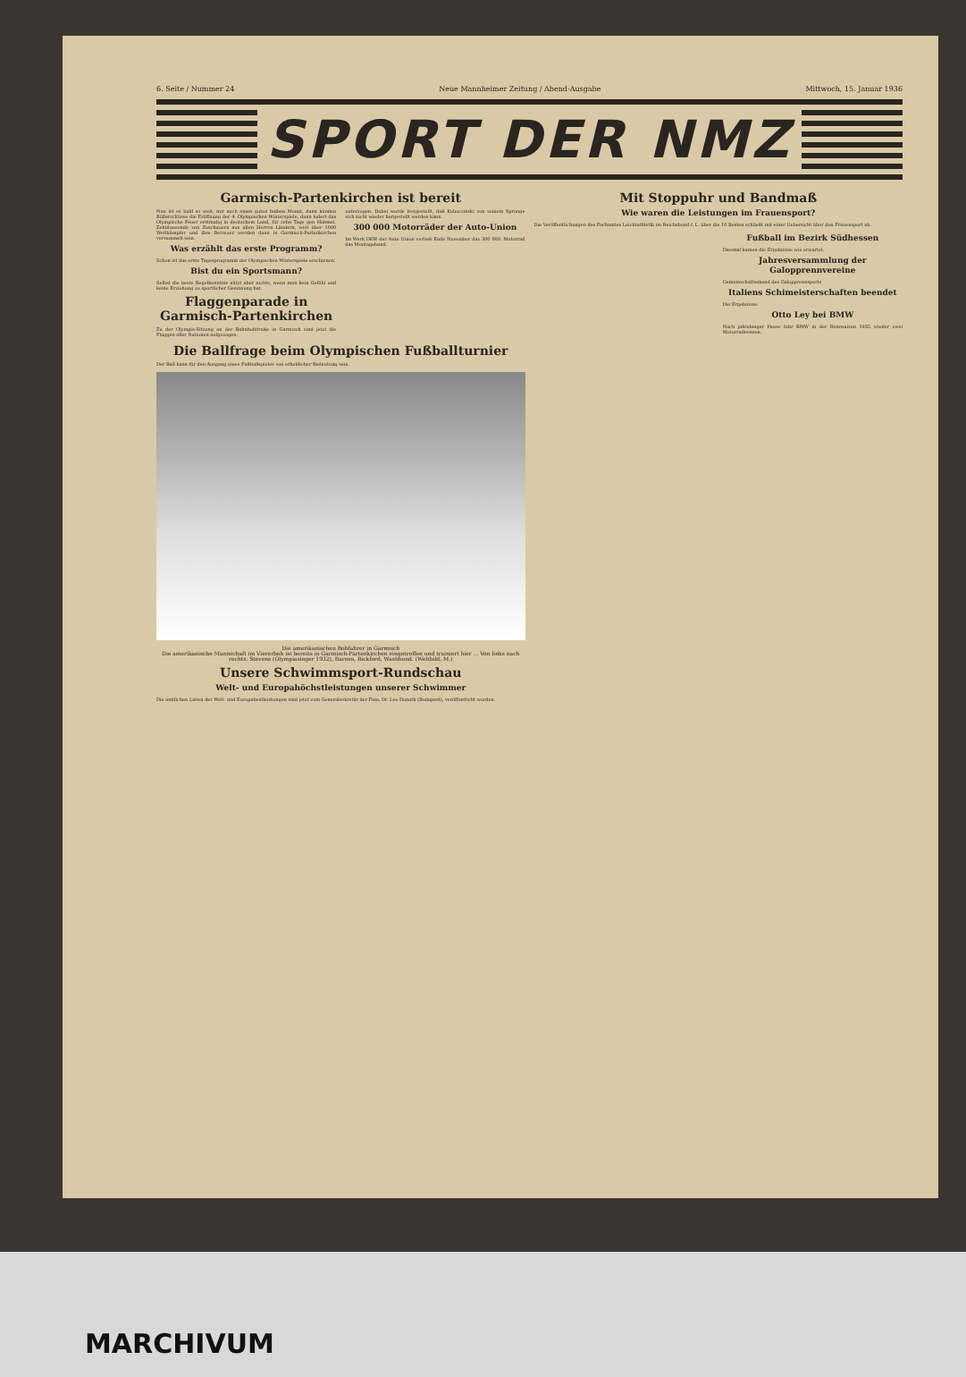6. Seite / Nummer 24 Neue Mannheimer Zeitung / Abend-Ausgabe Mittwoch, 15. Januar 1936
SPORT DER NMZ
Garmisch-Partenkirchen ist bereit
Nun ist es bald so weit, nur noch einen guten halben Monat, dann künden Böllerschüsse die Eröffnung der 4. Olympischen Winterspiele, dann lodert das Olympische Feuer erstmalig in deutschem Land, für zehn Tage gen Himmel. Zehntausende von Zuschauern aus allen Herren Ländern, weit über 1000 Wettkämpfer und ihre Betreuer werden dann in Garmisch-Partenkirchen versammelt sein.
Was erzählt das erste Programm?
Schon ist das erste Tagesprogramm der Olympischen Winterspiele erschienen.
Bist du ein Sportsmann?
Selbst die beste Regelkenntnis nützt aber nichts, wenn man kein Gefühl und keine Erziehung zu sportlicher Gesinnung hat.
Flaggenparade in Garmisch-Partenkirchen
Zu der Olympia-Sitzung an der Bahnhofstraße in Garmisch sind jetzt die Flaggen aller Nationen aufgezogen.
unterzogen. Dabei wurde festgestellt, daß Kuboczinski von seinem Sprunge sich nicht wieder hergestellt werden kann.
300 000 Motorräder der Auto-Union
Im Werk DKW der Auto Union verließ Ende November das 300 000. Motorrad das Montageband.
Die Ballfrage beim Olympischen Fußballturnier
Der Ball kann für den Ausgang eines Fußballspieles von erheblicher Bedeutung sein.
Die amerikanischen Bobfahrer in Garmisch
Die amerikanische Mannschaft im Viererbob ist bereits in Garmisch-Partenkirchen eingetroffen und trainiert hier ... Von links nach rechts: Stevens (Olympiasieger 1932), Barnes, Bickford, Washbond. (Weltbild, M.)
Unsere Schwimmsport-Rundschau
Welt- und Europahöchstleistungen unserer Schwimmer
Die amtlichen Listen der Welt- und Europabestleistungen sind jetzt vom Generalsekretär der Fina, Dr. Leo Donath (Budapest), veröffentlicht worden.
Mit Stoppuhr und Bandmaß
Wie waren die Leistungen im Frauensport?
Die Veröffentlichungen des Fachamtes Leichtathletik im Reichsbund f. L. über die 10 Besten schließt mit einer Uebersicht über den Frauensport ab.
Fußball im Bezirk Südhessen
Diesmal kamen die Ergebnisse wie erwartet.
Jahresversammlung der Galopprennvereine
Gemeinschaftsabend des Galopprennsports
Italiens Schimeisterschaften beendet
Die Ergebnisse:
Otto Ley bei BMW
Nach jahrelanger Pause fuhr BMW in der Rennsaison 1935 wieder zwei Motorradrennen.
MARCHIVUM